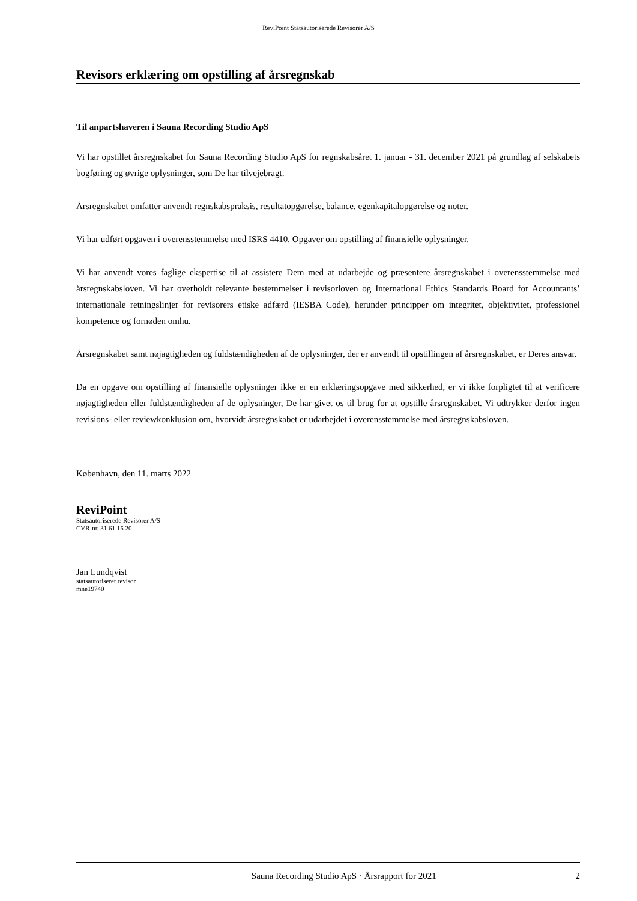ReviPoint Statsautoriserede Revisorer A/S
Revisors erklæring om opstilling af årsregnskab
Til anpartshaveren i Sauna Recording Studio ApS
Vi har opstillet årsregnskabet for Sauna Recording Studio ApS for regnskabsåret 1. januar - 31. december 2021 på grundlag af selskabets bogføring og øvrige oplysninger, som De har tilvejebragt.
Årsregnskabet omfatter anvendt regnskabspraksis, resultatopgørelse, balance, egenkapitalopgørelse og noter.
Vi har udført opgaven i overensstemmelse med ISRS 4410, Opgaver om opstilling af finansielle oplysninger.
Vi har anvendt vores faglige ekspertise til at assistere Dem med at udarbejde og præsentere årsregnskabet i overensstemmelse med årsregnskabsloven. Vi har overholdt relevante bestemmelser i revisorloven og International Ethics Standards Board for Accountants’ internationale retningslinjer for revisorers etiske adfærd (IESBA Code), herunder principper om integritet, objektivitet, professionel kompetence og fornøden omhu.
Årsregnskabet samt nøjagtigheden og fuldstændigheden af de oplysninger, der er anvendt til opstillingen af årsregnskabet, er Deres ansvar.
Da en opgave om opstilling af finansielle oplysninger ikke er en erklæringsopgave med sikkerhed, er vi ikke forpligtet til at verificere nøjagtigheden eller fuldstændigheden af de oplysninger, De har givet os til brug for at opstille årsregnskabet. Vi udtrykker derfor ingen revisions- eller reviewkonklusion om, hvorvidt årsregnskabet er udarbejdet i overensstemmelse med årsregnskabsloven.
København, den 11. marts 2022
ReviPoint
Statsautoriserede Revisorer A/S
CVR-nr. 31 61 15 20
Jan Lundqvist
statsautoriseret revisor
mne19740
Sauna Recording Studio ApS · Årsrapport for 2021 2